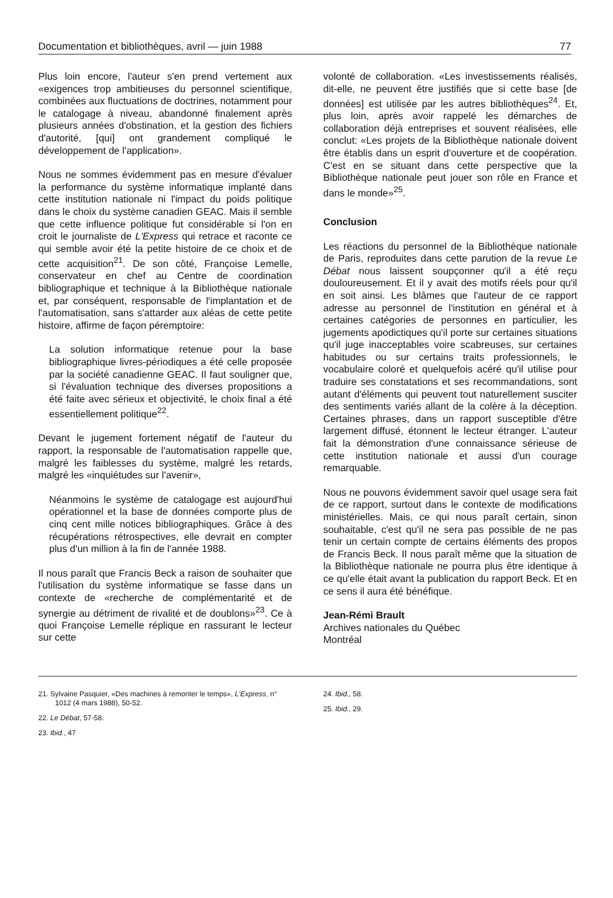Documentation et bibliothèques, avril — juin 1988 77
Plus loin encore, l'auteur s'en prend vertement aux «exigences trop ambitieuses du personnel scientifique, combinées aux fluctuations de doctrines, notamment pour le catalogage à niveau, abandonné finalement après plusieurs années d'obstination, et la gestion des fichiers d'autorité, [qui] ont grandement compliqué le développement de l'application».
Nous ne sommes évidemment pas en mesure d'évaluer la performance du système informatique implanté dans cette institution nationale ni l'impact du poids politique dans le choix du système canadien GEAC. Mais il semble que cette influence politique fut considérable si l'on en croit le journaliste de L'Express qui retrace et raconte ce qui semble avoir été la petite histoire de ce choix et de cette acquisition<sup>21</sup>. De son côté, Françoise Lemelle, conservateur en chef au Centre de coordination bibliographique et technique à la Bibliothèque nationale et, par conséquent, responsable de l'implantation et de l'automatisation, sans s'attarder aux aléas de cette petite histoire, affirme de façon péremptoire:
La solution informatique retenue pour la base bibliographique livres-périodiques a été celle proposée par la société canadienne GEAC. Il faut souligner que, si l'évaluation technique des diverses propositions a été faite avec sérieux et objectivité, le choix final a été essentiellement politique<sup>22</sup>.
Devant le jugement fortement négatif de l'auteur du rapport, la responsable de l'automatisation rappelle que, malgré les faiblesses du système, malgré les retards, malgré les «inquiétudes sur l'avenir»,
Néanmoins le système de catalogage est aujourd'hui opérationnel et la base de données comporte plus de cinq cent mille notices bibliographiques. Grâce à des récupérations rétrospectives, elle devrait en compter plus d'un million à la fin de l'année 1988.
Il nous paraît que Francis Beck a raison de souhaiter que l'utilisation du système informatique se fasse dans un contexte de «recherche de complémentarité et de synergie au détriment de rivalité et de doublons»<sup>23</sup>. Ce à quoi Françoise Lemelle réplique en rassurant le lecteur sur cette
volonté de collaboration. «Les investissements réalisés, dit-elle, ne peuvent être justifiés que si cette base [de données] est utilisée par les autres bibliothèques<sup>24</sup>. Et, plus loin, après avoir rappelé les démarches de collaboration déjà entreprises et souvent réalisées, elle conclut: «Les projets de la Bibliothèque nationale doivent être établis dans un esprit d'ouverture et de coopération. C'est en se situant dans cette perspective que la Bibliothèque nationale peut jouer son rôle en France et dans le monde»<sup>25</sup>.
Conclusion
Les réactions du personnel de la Bibliothèque nationale de Paris, reproduites dans cette parution de la revue Le Débat nous laissent soupçonner qu'il a été reçu douloureusement. Et il y avait des motifs réels pour qu'il en soit ainsi. Les blâmes que l'auteur de ce rapport adresse au personnel de l'institution en général et à certaines catégories de personnes en particulier, les jugements apodictiques qu'il porte sur certaines situations qu'il juge inacceptables voire scabreuses, sur certaines habitudes ou sur certains traits professionnels, le vocabulaire coloré et quelquefois acéré qu'il utilise pour traduire ses constatations et ses recommandations, sont autant d'éléments qui peuvent tout naturellement susciter des sentiments variés allant de la colère à la déception. Certaines phrases, dans un rapport susceptible d'être largement diffusé, étonnent le lecteur étranger. L'auteur fait la démonstration d'une connaissance sérieuse de cette institution nationale et aussi d'un courage remarquable.
Nous ne pouvons évidemment savoir quel usage sera fait de ce rapport, surtout dans le contexte de modifications ministérielles. Mais, ce qui nous paraît certain, sinon souhaitable, c'est qu'il ne sera pas possible de ne pas tenir un certain compte de certains éléments des propos de Francis Beck. Il nous paraît même que la situation de la Bibliothèque nationale ne pourra plus être identique à ce qu'elle était avant la publication du rapport Beck. Et en ce sens il aura été bénéfique.
Jean-Rémi Brault
Archives nationales du Québec
Montréal
21. Sylvaine Pasquier, «Des machines à remonter le temps», L'Express, n° 1012 (4 mars 1988), 50-52.
22. Le Débat, 57-58.
23. Ibid., 47
24. Ibid., 58.
25. Ibid., 29.